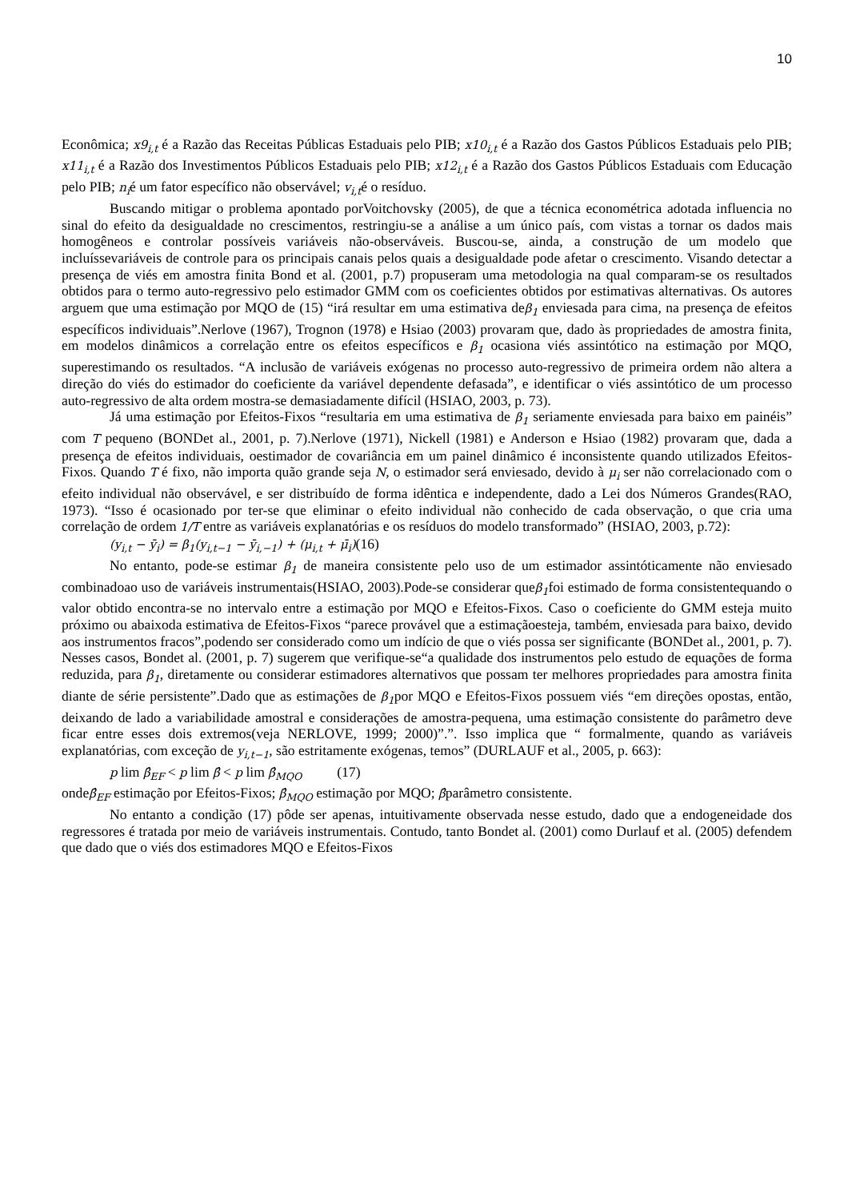10
Econômica; x9<sub>i,t</sub> é a Razão das Receitas Públicas Estaduais pelo PIB; x10<sub>i,t</sub> é a Razão dos Gastos Públicos Estaduais pelo PIB; x11<sub>i,t</sub> é a Razão dos Investimentos Públicos Estaduais pelo PIB; x12<sub>i,t</sub> é a Razão dos Gastos Públicos Estaduais com Educação pelo PIB; n<sub>i</sub>é um fator específico não observável; v<sub>i,t</sub>é o resíduo.
Buscando mitigar o problema apontado porVoitchovsky (2005), de que a técnica econométrica adotada influencia no sinal do efeito da desigualdade no crescimentos, restringiu-se a análise a um único país, com vistas a tornar os dados mais homogêneos e controlar possíveis variáveis não-observáveis. Buscou-se, ainda, a construção de um modelo que incluíssevariáveis de controle para os principais canais pelos quais a desigualdade pode afetar o crescimento. Visando detectar a presença de viés em amostra finita Bond et al. (2001, p.7) propuseram uma metodologia na qual comparam-se os resultados obtidos para o termo auto-regressivo pelo estimador GMM com os coeficientes obtidos por estimativas alternativas. Os autores arguem que uma estimação por MQO de (15) “irá resultar em uma estimativa deβ<sub>1</sub> enviesada para cima, na presença de efeitos específicos individuais”.Nerlove (1967), Trognon (1978) e Hsiao (2003) provaram que, dado às propriedades de amostra finita, em modelos dinâmicos a correlação entre os efeitos específicos e β<sub>1</sub> ocasiona viés assintótico na estimação por MQO, superestimando os resultados. “A inclusão de variáveis exógenas no processo auto-regressivo de primeira ordem não altera a direção do viés do estimador do coeficiente da variável dependente defasada”, e identificar o viés assintótico de um processo auto-regressivo de alta ordem mostra-se demasiadamente difícil (HSIAO, 2003, p. 73).
Já uma estimação por Efeitos-Fixos “resultaria em uma estimativa de β<sub>1</sub> seriamente enviesada para baixo em painéis” com T pequeno (BONDet al., 2001, p. 7).Nerlove (1971), Nickell (1981) e Anderson e Hsiao (1982) provaram que, dada a presença de efeitos individuais, oestimador de covariância em um painel dinâmico é inconsistente quando utilizados Efeitos-Fixos. Quando T é fixo, não importa quão grande seja N, o estimador será enviesado, devido à μ<sub>i</sub> ser não correlacionado com o efeito individual não observável, e ser distribuído de forma idêntica e independente, dado a Lei dos Números Grandes(RAO, 1973). “Isso é ocasionado por ter-se que eliminar o efeito individual não conhecido de cada observação, o que cria uma correlação de ordem 1/T entre as variáveis explanatórias e os resíduos do modelo transformado” (HSIAO, 2003, p.72):
(y<sub>i,t</sub> − ȳ<sub>i</sub>) = β<sub>1</sub>(y<sub>i,t−1</sub> − ȳ<sub>i,−1</sub>) + (μ<sub>i,t</sub> + μ̄<sub>i</sub>)(16)
No entanto, pode-se estimar β<sub>1</sub> de maneira consistente pelo uso de um estimador assintóticamente não enviesado combinadoao uso de variáveis instrumentais(HSIAO, 2003).Pode-se considerar queβ<sub>1</sub>foi estimado de forma consistentequando o valor obtido encontra-se no intervalo entre a estimação por MQO e Efeitos-Fixos. Caso o coeficiente do GMM esteja muito próximo ou abaixoda estimativa de Efeitos-Fixos “parece provável que a estimaçãoesteja, também, enviesada para baixo, devido aos instrumentos fracos”,podendo ser considerado como um indício de que o viés possa ser significante (BONDet al., 2001, p. 7). Nesses casos, Bondet al. (2001, p. 7) sugerem que verifique-se“a qualidade dos instrumentos pelo estudo de equações de forma reduzida, para β<sub>1</sub>, diretamente ou considerar estimadores alternativos que possam ter melhores propriedades para amostra finita diante de série persistente”.Dado que as estimações de β<sub>1</sub>por MQO e Efeitos-Fixos possuem viés “em direções opostas, então, deixando de lado a variabilidade amostral e considerações de amostra-pequena, uma estimação consistente do parâmetro deve ficar entre esses dois extremos(veja NERLOVE, 1999; 2000)”.”. Isso implica que “ formalmente, quando as variáveis explanatórias, com exceção de y<sub>i,t−1</sub>, são estritamente exógenas, temos” (DURLAUF et al., 2005, p. 663):
p lim β̂<sub>EF</sub> < p lim β̂ < p lim β̂<sub>MQO</sub> (17)
ondeβ̂<sub>EF</sub> estimação por Efeitos-Fixos; β̂<sub>MQO</sub> estimação por MQO; β̂parâmetro consistente.
No entanto a condição (17) pôde ser apenas, intuitivamente observada nesse estudo, dado que a endogeneidade dos regressores é tratada por meio de variáveis instrumentais. Contudo, tanto Bondet al. (2001) como Durlauf et al. (2005) defendem que dado que o viés dos estimadores MQO e Efeitos-Fixos